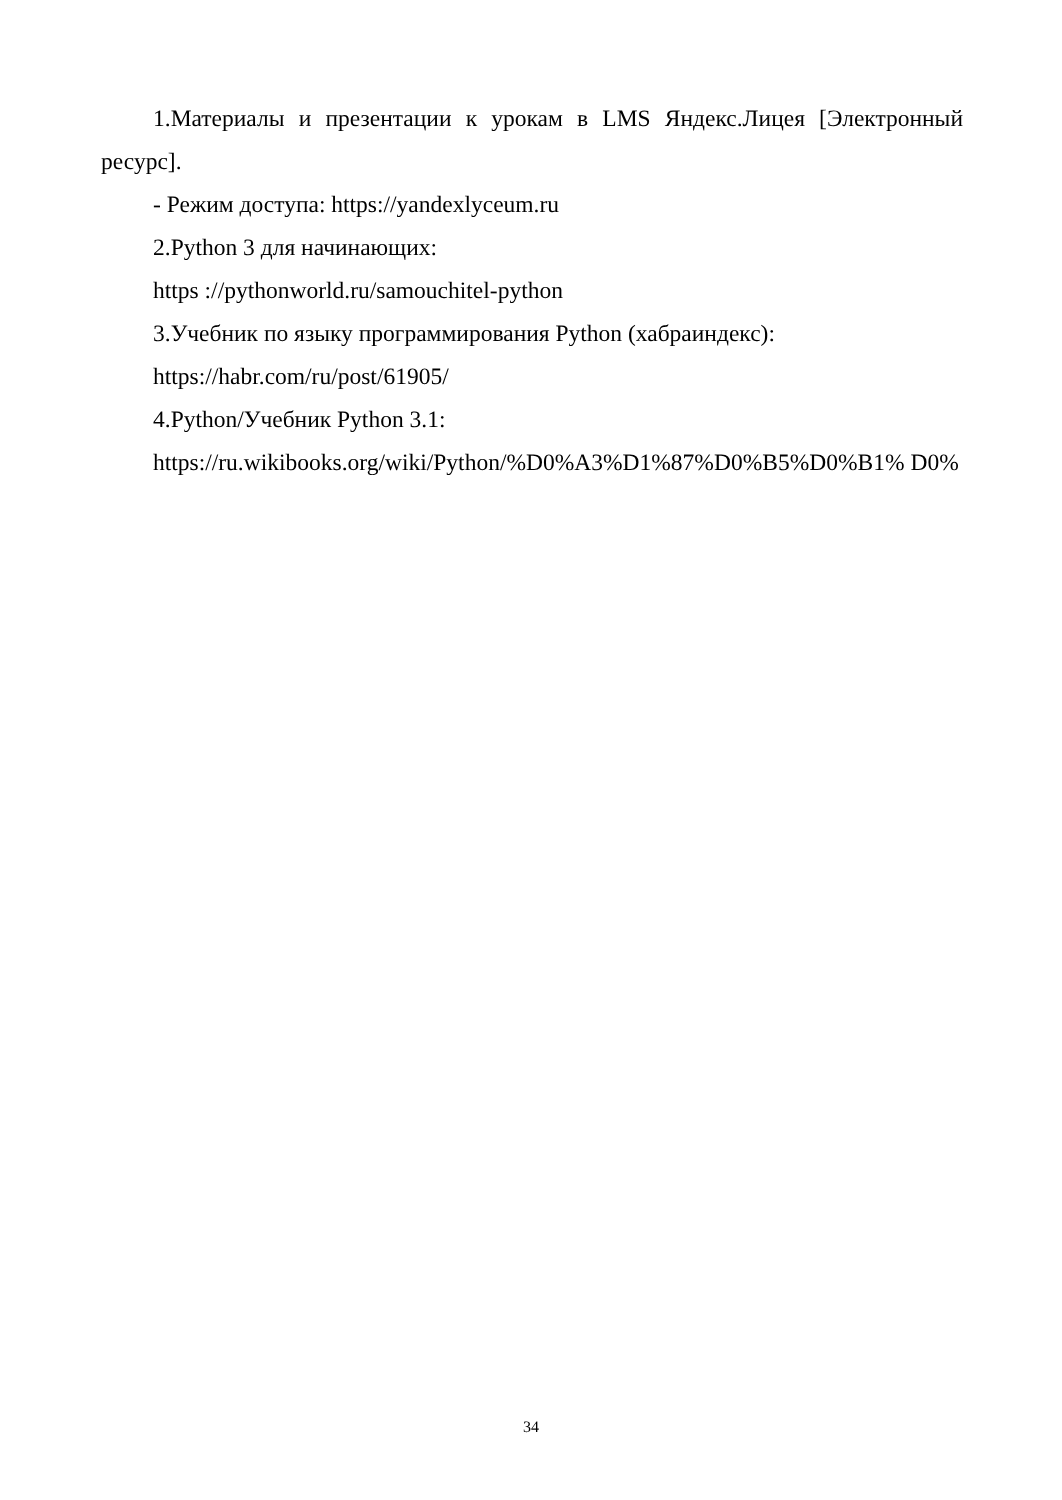1.Материалы и презентации к урокам в LMS Яндекс.Лицея [Электронный ресурс].
- Режим доступа: https://yandexlyceum.ru
2.Python 3 для начинающих:
https ://pythonworld.ru/samouchitel-python
3.Учебник по языку программирования Python (хабраиндекс):
https://habr.com/ru/post/61905/
4.Python/Учебник Python 3.1:
https://ru.wikibooks.org/wiki/Python/%D0%A3%D1%87%D0%B5%D0%B1% D0%
34